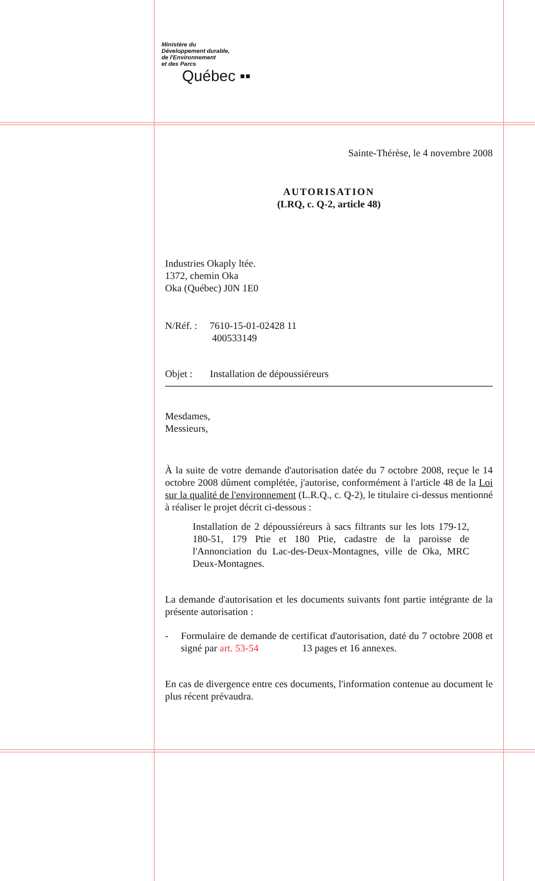Ministère du
Développement durable,
de l'Environnement
et des Parcs
Québec ▪▪
Sainte-Thérèse, le 4 novembre 2008
AUTORISATION
(LRQ, c. Q-2, article 48)
Industries Okaply ltée.
1372, chemin Oka
Oka (Québec) J0N 1E0
N/Réf. : 7610-15-01-02428 11
400533149
Objet : Installation de dépoussiéreurs
Mesdames,
Messieurs,
À la suite de votre demande d'autorisation datée du 7 octobre 2008, reçue le 14 octobre 2008 dûment complétée, j'autorise, conformément à l'article 48 de la Loi sur la qualité de l'environnement (L.R.Q., c. Q-2), le titulaire ci-dessus mentionné à réaliser le projet décrit ci-dessous :
Installation de 2 dépoussiéreurs à sacs filtrants sur les lots 179-12, 180-51, 179 Ptie et 180 Ptie, cadastre de la paroisse de l'Annonciation du Lac-des-Deux-Montagnes, ville de Oka, MRC Deux-Montagnes.
La demande d'autorisation et les documents suivants font partie intégrante de la présente autorisation :
- Formulaire de demande de certificat d'autorisation, daté du 7 octobre 2008 et signé par art. 53-54 13 pages et 16 annexes.
En cas de divergence entre ces documents, l'information contenue au document le plus récent prévaudra.